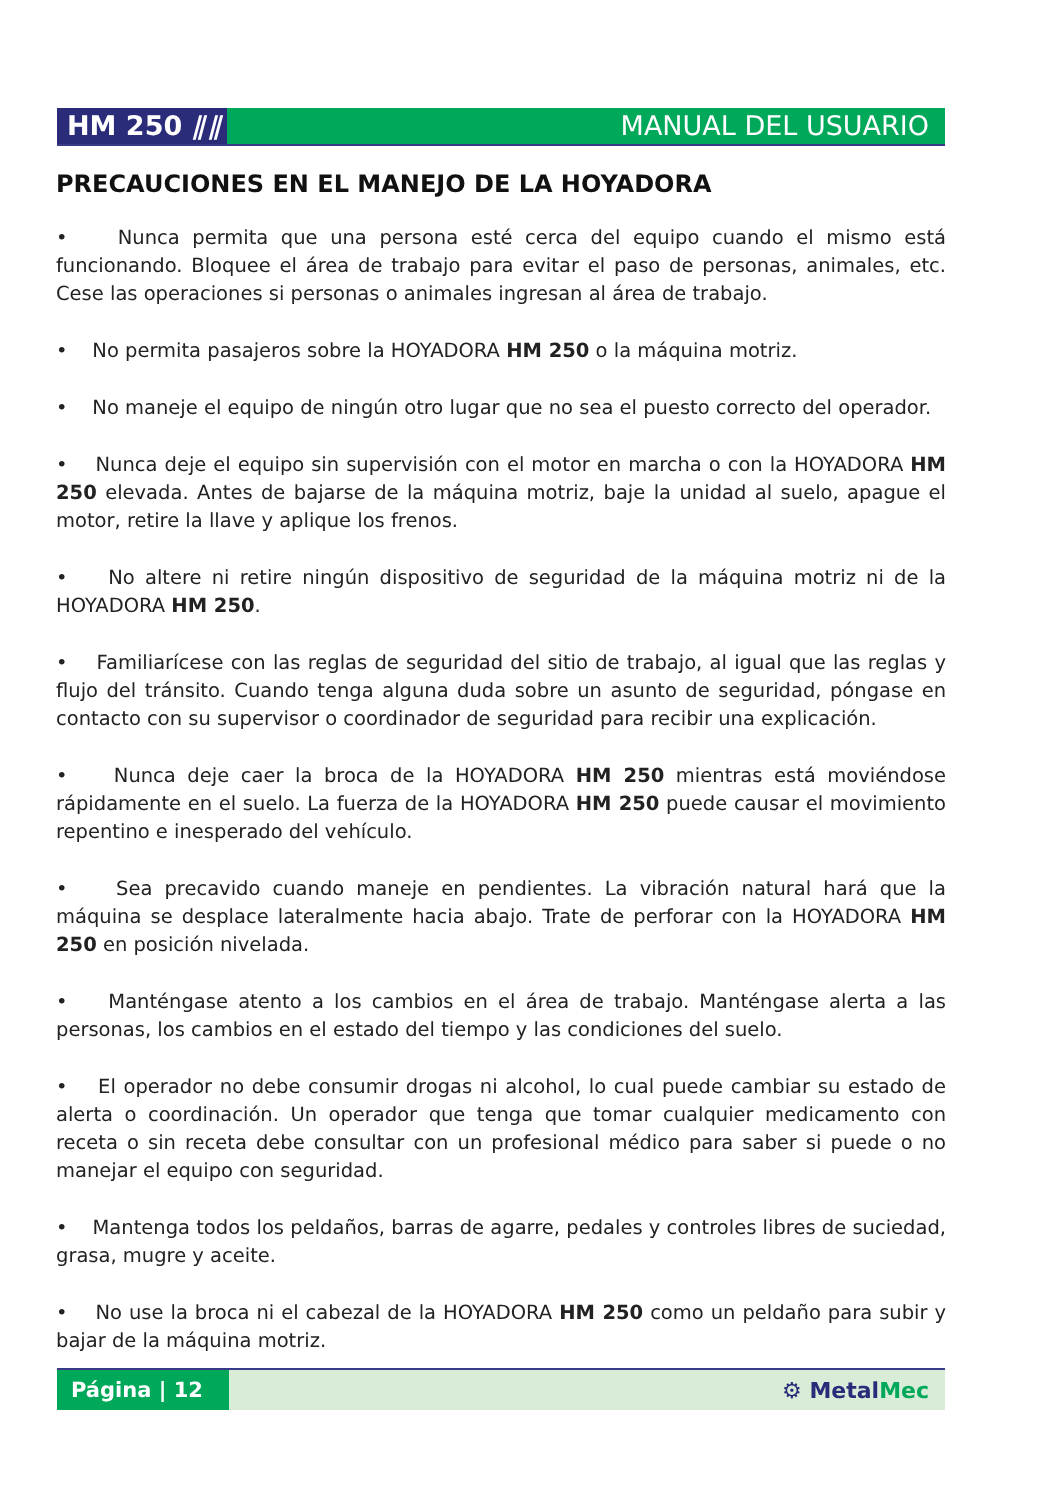HM 250 ⫽⫽ MANUAL DEL USUARIO
PRECAUCIONES EN EL MANEJO DE LA HOYADORA
• Nunca permita que una persona esté cerca del equipo cuando el mismo está funcionando. Bloquee el área de trabajo para evitar el paso de personas, animales, etc. Cese las operaciones si personas o animales ingresan al área de trabajo.
• No permita pasajeros sobre la HOYADORA HM 250 o la máquina motriz.
• No maneje el equipo de ningún otro lugar que no sea el puesto correcto del operador.
• Nunca deje el equipo sin supervisión con el motor en marcha o con la HOYADORA HM 250 elevada. Antes de bajarse de la máquina motriz, baje la unidad al suelo, apague el motor, retire la llave y aplique los frenos.
• No altere ni retire ningún dispositivo de seguridad de la máquina motriz ni de la HOYADORA HM 250.
• Familiarícese con las reglas de seguridad del sitio de trabajo, al igual que las reglas y flujo del tránsito. Cuando tenga alguna duda sobre un asunto de seguridad, póngase en contacto con su supervisor o coordinador de seguridad para recibir una explicación.
• Nunca deje caer la broca de la HOYADORA HM 250 mientras está moviéndose rápidamente en el suelo. La fuerza de la HOYADORA HM 250 puede causar el movimiento repentino e inesperado del vehículo.
• Sea precavido cuando maneje en pendientes. La vibración natural hará que la máquina se desplace lateralmente hacia abajo. Trate de perforar con la HOYADORA HM 250 en posición nivelada.
• Manténgase atento a los cambios en el área de trabajo. Manténgase alerta a las personas, los cambios en el estado del tiempo y las condiciones del suelo.
• El operador no debe consumir drogas ni alcohol, lo cual puede cambiar su estado de alerta o coordinación. Un operador que tenga que tomar cualquier medicamento con receta o sin receta debe consultar con un profesional médico para saber si puede o no manejar el equipo con seguridad.
• Mantenga todos los peldaños, barras de agarre, pedales y controles libres de suciedad, grasa, mugre y aceite.
• No use la broca ni el cabezal de la HOYADORA HM 250 como un peldaño para subir y bajar de la máquina motriz.
Página | 12
⚙ MetalMec